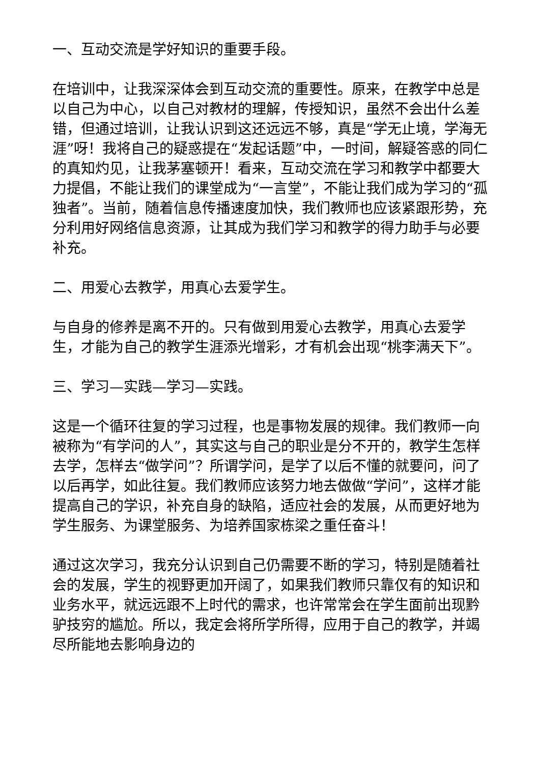一、互动交流是学好知识的重要手段。
在培训中，让我深深体会到互动交流的重要性。原来，在教学中总是以自己为中心，以自己对教材的理解，传授知识，虽然不会出什么差错，但通过培训，让我认识到这还远远不够，真是“学无止境，学海无涯”呀！我将自己的疑惑提在“发起话题”中，一时间，解疑答惑的同仁的真知灼见，让我茅塞顿开！看来，互动交流在学习和教学中都要大力提倡，不能让我们的课堂成为“一言堂”，不能让我们成为学习的“孤独者”。当前，随着信息传播速度加快，我们教师也应该紧跟形势，充分利用好网络信息资源，让其成为我们学习和教学的得力助手与必要补充。
二、用爱心去教学，用真心去爱学生。
与自身的修养是离不开的。只有做到用爱心去教学，用真心去爱学生，才能为自己的教学生涯添光增彩，才有机会出现“桃李满天下”。
三、学习—实践—学习—实践。
这是一个循环往复的学习过程，也是事物发展的规律。我们教师一向被称为“有学问的人”，其实这与自己的职业是分不开的，教学生怎样去学，怎样去“做学问”？所谓学问，是学了以后不懂的就要问，问了以后再学，如此往复。我们教师应该努力地去做做“学问”，这样才能提高自己的学识，补充自身的缺陷，适应社会的发展，从而更好地为学生服务、为课堂服务、为培养国家栋梁之重任奋斗！
通过这次学习，我充分认识到自己仍需要不断的学习，特别是随着社会的发展，学生的视野更加开阔了，如果我们教师只靠仅有的知识和业务水平，就远远跟不上时代的需求，也许常常会在学生面前出现黔驴技穷的尴尬。所以，我定会将所学所得，应用于自己的教学，并竭尽所能地去影响身边的